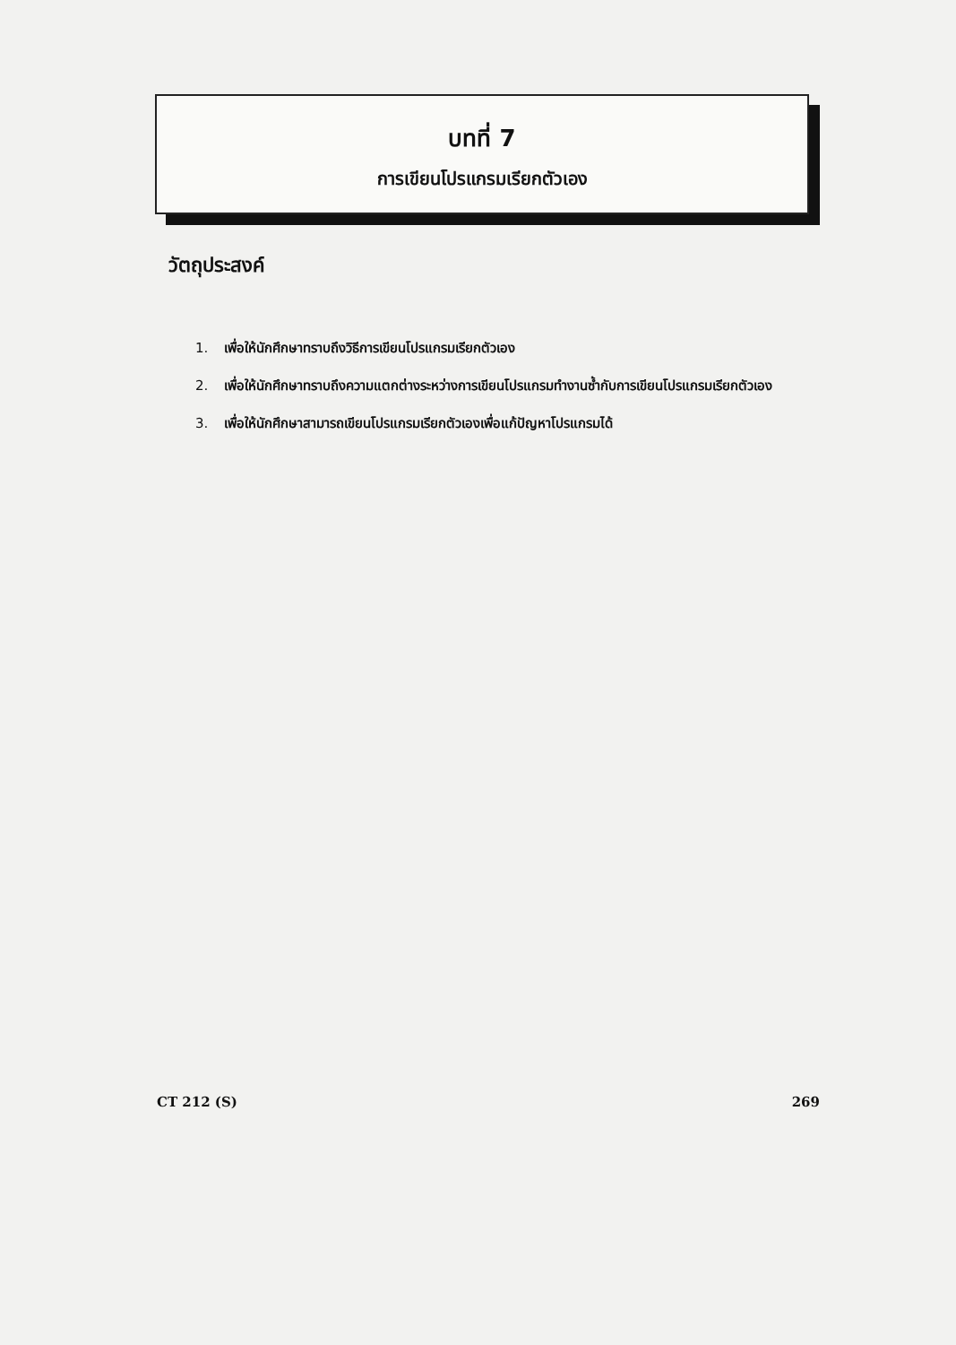บทที่ 7
การเขียนโปรแกรมเรียกตัวเอง
วัตถุประสงค์
1. เพื่อให้นักศึกษาทราบถึงวิธีการเขียนโปรแกรมเรียกตัวเอง
2. เพื่อให้นักศึกษาทราบถึงความแตกต่างระหว่างการเขียนโปรแกรมทำงานซ้ำกับการเขียนโปรแกรมเรียกตัวเอง
3. เพื่อให้นักศึกษาสามารถเขียนโปรแกรมเรียกตัวเองเพื่อแก้ปัญหาโปรแกรมได้
CT 212 (S) 269